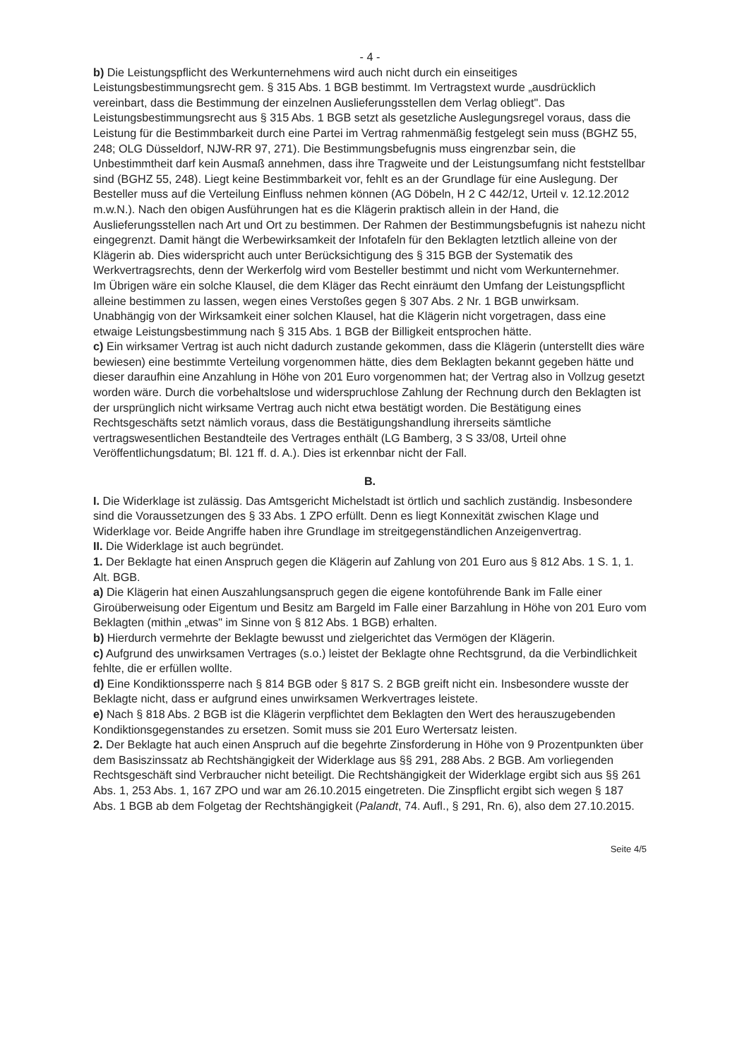- 4 -
b) Die Leistungspflicht des Werkunternehmens wird auch nicht durch ein einseitiges Leistungsbestimmungsrecht gem. § 315 Abs. 1 BGB bestimmt. Im Vertragstext wurde „ausdrücklich vereinbart, dass die Bestimmung der einzelnen Auslieferungsstellen dem Verlag obliegt". Das Leistungsbestimmungsrecht aus § 315 Abs. 1 BGB setzt als gesetzliche Auslegungsregel voraus, dass die Leistung für die Bestimmbarkeit durch eine Partei im Vertrag rahmenmäßig festgelegt sein muss (BGHZ 55, 248; OLG Düsseldorf, NJW-RR 97, 271). Die Bestimmungsbefugnis muss eingrenzbar sein, die Unbestimmtheit darf kein Ausmaß annehmen, dass ihre Tragweite und der Leistungsumfang nicht feststellbar sind (BGHZ 55, 248). Liegt keine Bestimmbarkeit vor, fehlt es an der Grundlage für eine Auslegung. Der Besteller muss auf die Verteilung Einfluss nehmen können (AG Döbeln, H 2 C 442/12, Urteil v. 12.12.2012 m.w.N.). Nach den obigen Ausführungen hat es die Klägerin praktisch allein in der Hand, die Auslieferungsstellen nach Art und Ort zu bestimmen. Der Rahmen der Bestimmungsbefugnis ist nahezu nicht eingegrenzt. Damit hängt die Werbewirksamkeit der Infotafeln für den Beklagten letztlich alleine von der Klägerin ab. Dies widerspricht auch unter Berücksichtigung des § 315 BGB der Systematik des Werkvertragsrechts, denn der Werkerfolg wird vom Besteller bestimmt und nicht vom Werkunternehmer.
Im Übrigen wäre ein solche Klausel, die dem Kläger das Recht einräumt den Umfang der Leistungspflicht alleine bestimmen zu lassen, wegen eines Verstoßes gegen § 307 Abs. 2 Nr. 1 BGB unwirksam.
Unabhängig von der Wirksamkeit einer solchen Klausel, hat die Klägerin nicht vorgetragen, dass eine etwaige Leistungsbestimmung nach § 315 Abs. 1 BGB der Billigkeit entsprochen hätte.
c) Ein wirksamer Vertrag ist auch nicht dadurch zustande gekommen, dass die Klägerin (unterstellt dies wäre bewiesen) eine bestimmte Verteilung vorgenommen hätte, dies dem Beklagten bekannt gegeben hätte und dieser daraufhin eine Anzahlung in Höhe von 201 Euro vorgenommen hat; der Vertrag also in Vollzug gesetzt worden wäre. Durch die vorbehaltslose und widerspruchlose Zahlung der Rechnung durch den Beklagten ist der ursprünglich nicht wirksame Vertrag auch nicht etwa bestätigt worden. Die Bestätigung eines Rechtsgeschäfts setzt nämlich voraus, dass die Bestätigungshandlung ihrerseits sämtliche vertragswesentlichen Bestandteile des Vertrages enthält (LG Bamberg, 3 S 33/08, Urteil ohne Veröffentlichungsdatum; Bl. 121 ff. d. A.). Dies ist erkennbar nicht der Fall.
B.
I. Die Widerklage ist zulässig. Das Amtsgericht Michelstadt ist örtlich und sachlich zuständig. Insbesondere sind die Voraussetzungen des § 33 Abs. 1 ZPO erfüllt. Denn es liegt Konnexität zwischen Klage und Widerklage vor. Beide Angriffe haben ihre Grundlage im streitgegenständlichen Anzeigenvertrag.
II. Die Widerklage ist auch begründet.
1. Der Beklagte hat einen Anspruch gegen die Klägerin auf Zahlung von 201 Euro aus § 812 Abs. 1 S. 1, 1. Alt. BGB.
a) Die Klägerin hat einen Auszahlungsanspruch gegen die eigene kontoführende Bank im Falle einer Giroüberweisung oder Eigentum und Besitz am Bargeld im Falle einer Barzahlung in Höhe von 201 Euro vom Beklagten (mithin „etwas" im Sinne von § 812 Abs. 1 BGB) erhalten.
b) Hierdurch vermehrte der Beklagte bewusst und zielgerichtet das Vermögen der Klägerin.
c) Aufgrund des unwirksamen Vertrages (s.o.) leistet der Beklagte ohne Rechtsgrund, da die Verbindlichkeit fehlte, die er erfüllen wollte.
d) Eine Kondiktionssperre nach § 814 BGB oder § 817 S. 2 BGB greift nicht ein. Insbesondere wusste der Beklagte nicht, dass er aufgrund eines unwirksamen Werkvertrages leistete.
e) Nach § 818 Abs. 2 BGB ist die Klägerin verpflichtet dem Beklagten den Wert des herauszugebenden Kondiktionsgegenstandes zu ersetzen. Somit muss sie 201 Euro Wertersatz leisten.
2. Der Beklagte hat auch einen Anspruch auf die begehrte Zinsforderung in Höhe von 9 Prozentpunkten über dem Basiszinssatz ab Rechtshängigkeit der Widerklage aus §§ 291, 288 Abs. 2 BGB. Am vorliegenden Rechtsgeschäft sind Verbraucher nicht beteiligt. Die Rechtshängigkeit der Widerklage ergibt sich aus §§ 261 Abs. 1, 253 Abs. 1, 167 ZPO und war am 26.10.2015 eingetreten. Die Zinspflicht ergibt sich wegen § 187 Abs. 1 BGB ab dem Folgetag der Rechtshängigkeit (Palandt, 74. Aufl., § 291, Rn. 6), also dem 27.10.2015.
Seite 4/5